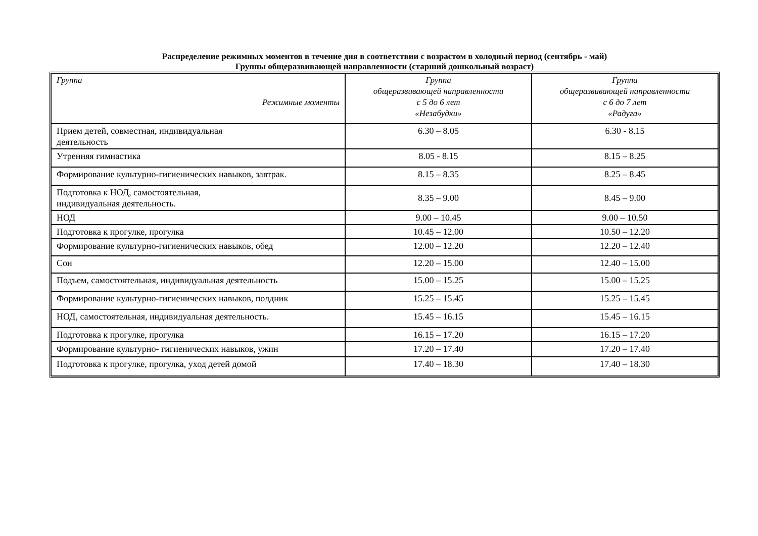Распределение режимных моментов в течение дня в соответствии с возрастом в холодный период (сентябрь - май)
Группы общеразвивающей направленности (старший дошкольный возраст)
| Группа Режимные моменты | Группа общеразвивающей направленности с 5 до 6 лет «Незабудки» | Группа общеразвивающей направленности с 6 до 7 лет «Радуга» |
| --- | --- | --- |
| Прием детей, совместная, индивидуальная деятельность | 6.30 – 8.05 | 6.30 - 8.15 |
| Утренняя гимнастика | 8.05 - 8.15 | 8.15 – 8.25 |
| Формирование культурно-гигиенических навыков, завтрак. | 8.15 – 8.35 | 8.25 – 8.45 |
| Подготовка к НОД, самостоятельная, индивидуальная деятельность. | 8.35 – 9.00 | 8.45 – 9.00 |
| НОД | 9.00 – 10.45 | 9.00 – 10.50 |
| Подготовка к прогулке, прогулка | 10.45 – 12.00 | 10.50 – 12.20 |
| Формирование культурно-гигиенических навыков, обед | 12.00 – 12.20 | 12.20 – 12.40 |
| Сон | 12.20 – 15.00 | 12.40 – 15.00 |
| Подъем, самостоятельная, индивидуальная деятельность | 15.00 – 15.25 | 15.00 – 15.25 |
| Формирование культурно-гигиенических навыков, полдник | 15.25 – 15.45 | 15.25 – 15.45 |
| НОД, самостоятельная, индивидуальная деятельность. | 15.45 – 16.15 | 15.45 – 16.15 |
| Подготовка к прогулке, прогулка | 16.15 – 17.20 | 16.15 – 17.20 |
| Формирование культурно- гигиенических навыков, ужин | 17.20 – 17.40 | 17.20 – 17.40 |
| Подготовка к прогулке, прогулка, уход детей домой | 17.40 – 18.30 | 17.40 – 18.30 |